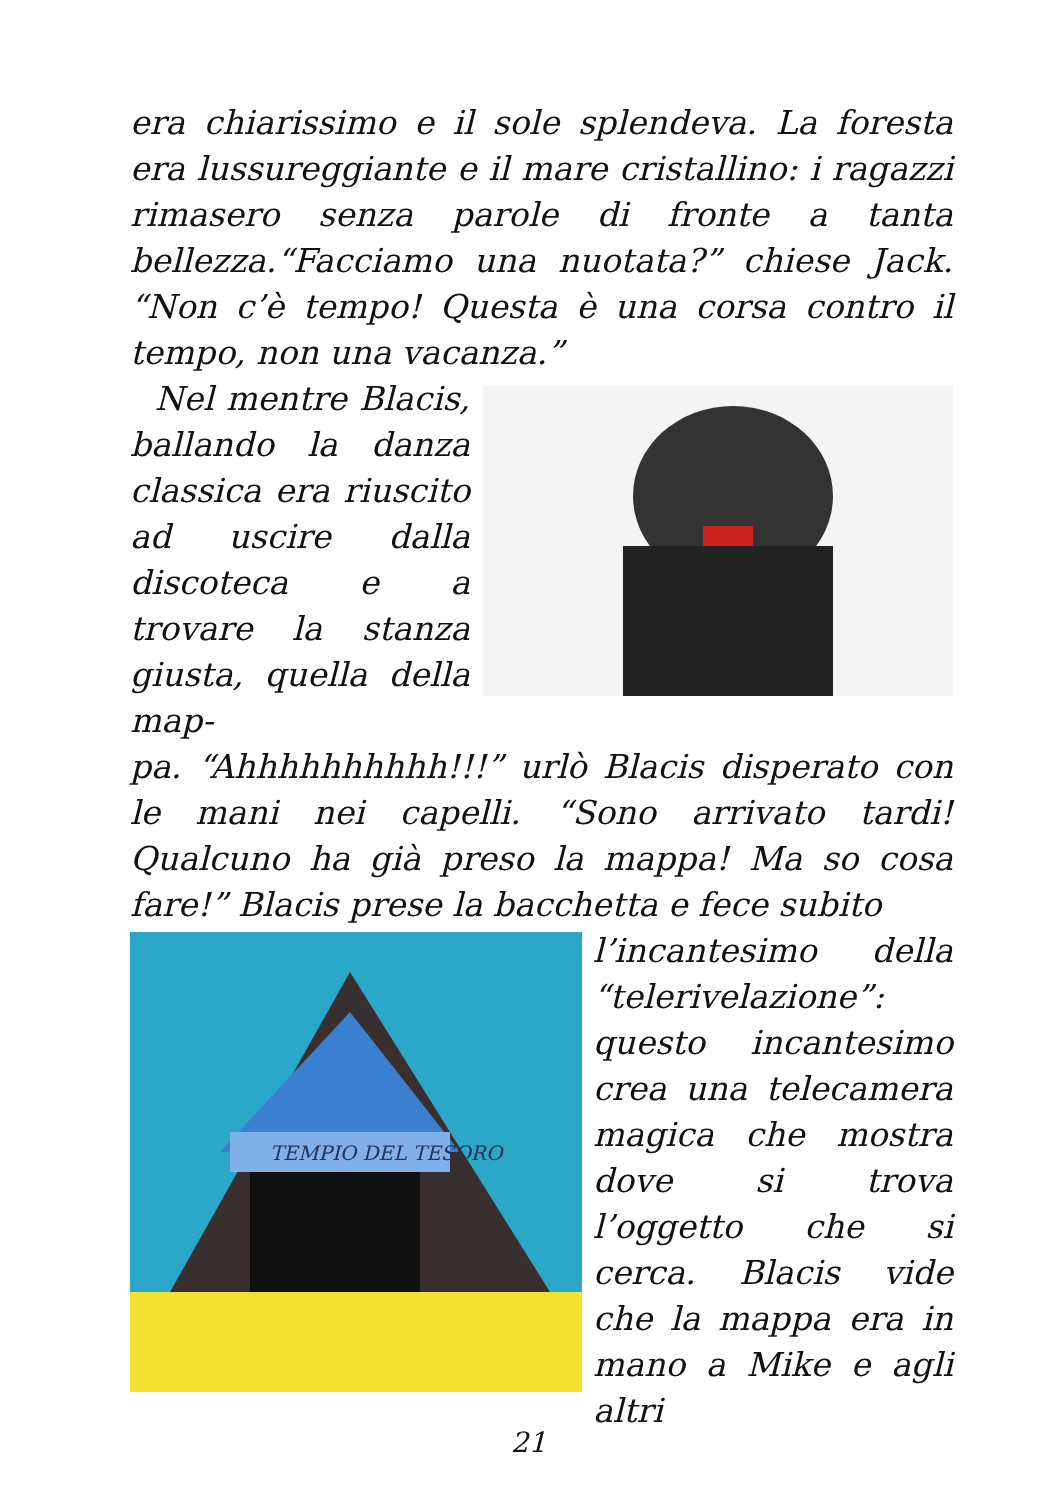era chiarissimo e il sole splendeva. La foresta era lussureggiante e il mare cristallino: i ragazzi rimasero senza parole di fronte a tanta bellezza.“Facciamo una nuotata?” chiese Jack. “Non c’è tempo! Questa è una corsa contro il tempo, non una vacanza.”
Nel mentre Blacis, ballando la danza classica era riuscito ad uscire dalla discoteca e a trovare la stanza giusta, quella della map-
pa. “Ahhhhhhhhhh!!!” urlò Blacis disperato con le mani nei capelli. “Sono arrivato tardi! Qualcuno ha già preso la mappa! Ma so cosa fare!” Blacis prese la bacchetta e fece subito
TEMPIO DEL TESORO
l’incantesimo della “telerivelazione”: questo incantesimo crea una telecamera magica che mostra dove si trova l’oggetto che si cerca. Blacis vide che la mappa era in mano a Mike e agli altri
21